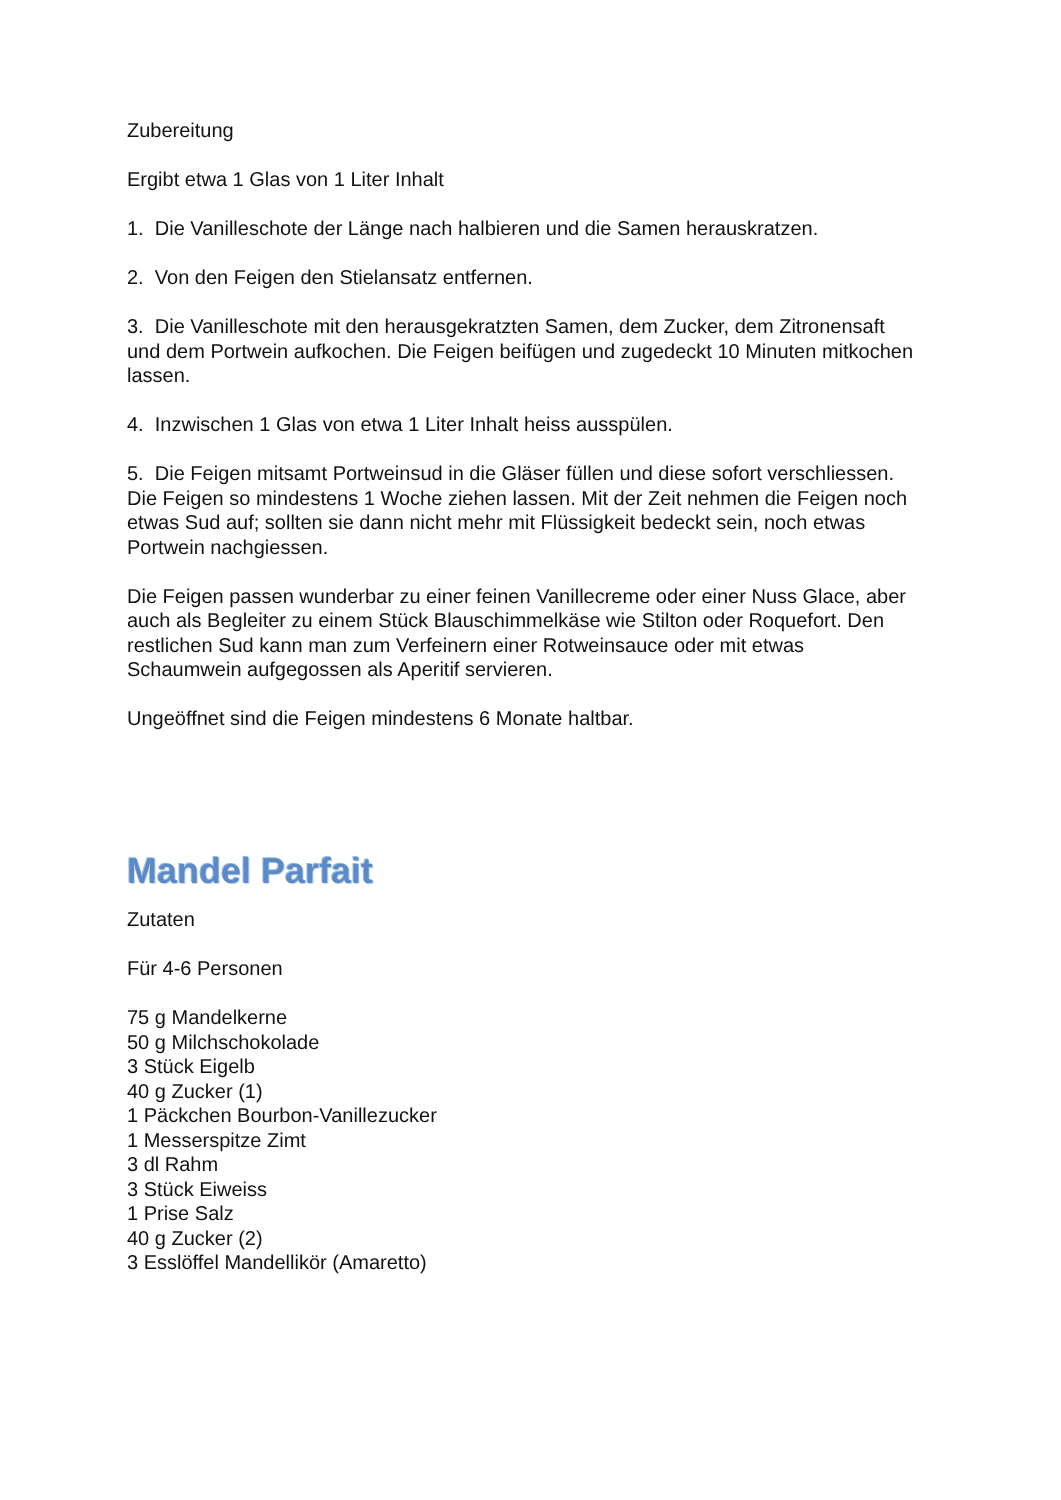Zubereitung
Ergibt etwa 1 Glas von 1 Liter Inhalt
1. Die Vanilleschote der Länge nach halbieren und die Samen herauskratzen.
2. Von den Feigen den Stielansatz entfernen.
3. Die Vanilleschote mit den herausgekratzten Samen, dem Zucker, dem Zitronensaft und dem Portwein aufkochen. Die Feigen beifügen und zugedeckt 10 Minuten mitkochen lassen.
4. Inzwischen 1 Glas von etwa 1 Liter Inhalt heiss ausspülen.
5. Die Feigen mitsamt Portweinsud in die Gläser füllen und diese sofort verschliessen. Die Feigen so mindestens 1 Woche ziehen lassen. Mit der Zeit nehmen die Feigen noch etwas Sud auf; sollten sie dann nicht mehr mit Flüssigkeit bedeckt sein, noch etwas Portwein nachgiessen.
Die Feigen passen wunderbar zu einer feinen Vanillecreme oder einer Nuss Glace, aber auch als Begleiter zu einem Stück Blauschimmelkäse wie Stilton oder Roquefort. Den restlichen Sud kann man zum Verfeinern einer Rotweinsauce oder mit etwas Schaumwein aufgegossen als Aperitif servieren.
Ungeöffnet sind die Feigen mindestens 6 Monate haltbar.
Mandel Parfait
Zutaten
Für 4-6 Personen
75 g Mandelkerne
50 g Milchschokolade
3 Stück Eigelb
40 g Zucker (1)
1 Päckchen Bourbon-Vanillezucker
1 Messerspitze Zimt
3 dl Rahm
3 Stück Eiweiss
1 Prise Salz
40 g Zucker (2)
3 Esslöffel Mandellikör (Amaretto)